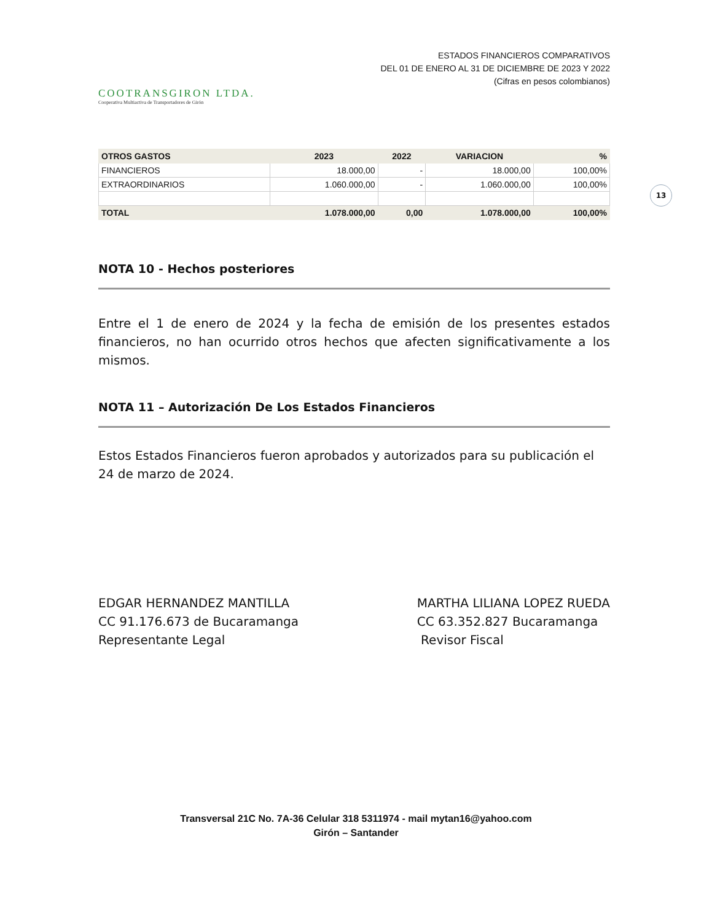COOTRANSGIRON LTDA.
Cooperativa Multiactiva de Transportadores de Girón
ESTADOS FINANCIEROS COMPARATIVOS
DEL 01 DE ENERO AL 31 DE DICIEMBRE DE 2023 Y 2022
(Cifras en pesos colombianos)
13
| OTROS GASTOS | 2023 | 2022 | VARIACION | % |
| --- | --- | --- | --- | --- |
| FINANCIEROS | 18.000,00 | - | 18.000,00 | 100,00% |
| EXTRAORDINARIOS | 1.060.000,00 | - | 1.060.000,00 | 100,00% |
| TOTAL | 1.078.000,00 | 0,00 | 1.078.000,00 | 100,00% |
NOTA 10 - Hechos posteriores
Entre el 1 de enero de 2024 y la fecha de emisión de los presentes estados financieros, no han ocurrido otros hechos que afecten significativamente a los mismos.
NOTA 11 – Autorización De Los Estados Financieros
Estos Estados Financieros fueron aprobados y autorizados para su publicación el 24 de marzo de 2024.
EDGAR HERNANDEZ MANTILLA
CC 91.176.673 de Bucaramanga
Representante Legal
MARTHA LILIANA LOPEZ RUEDA
CC 63.352.827 Bucaramanga
Revisor Fiscal
Transversal 21C No. 7A-36 Celular 318 5311974 - mail mytan16@yahoo.com
Girón – Santander